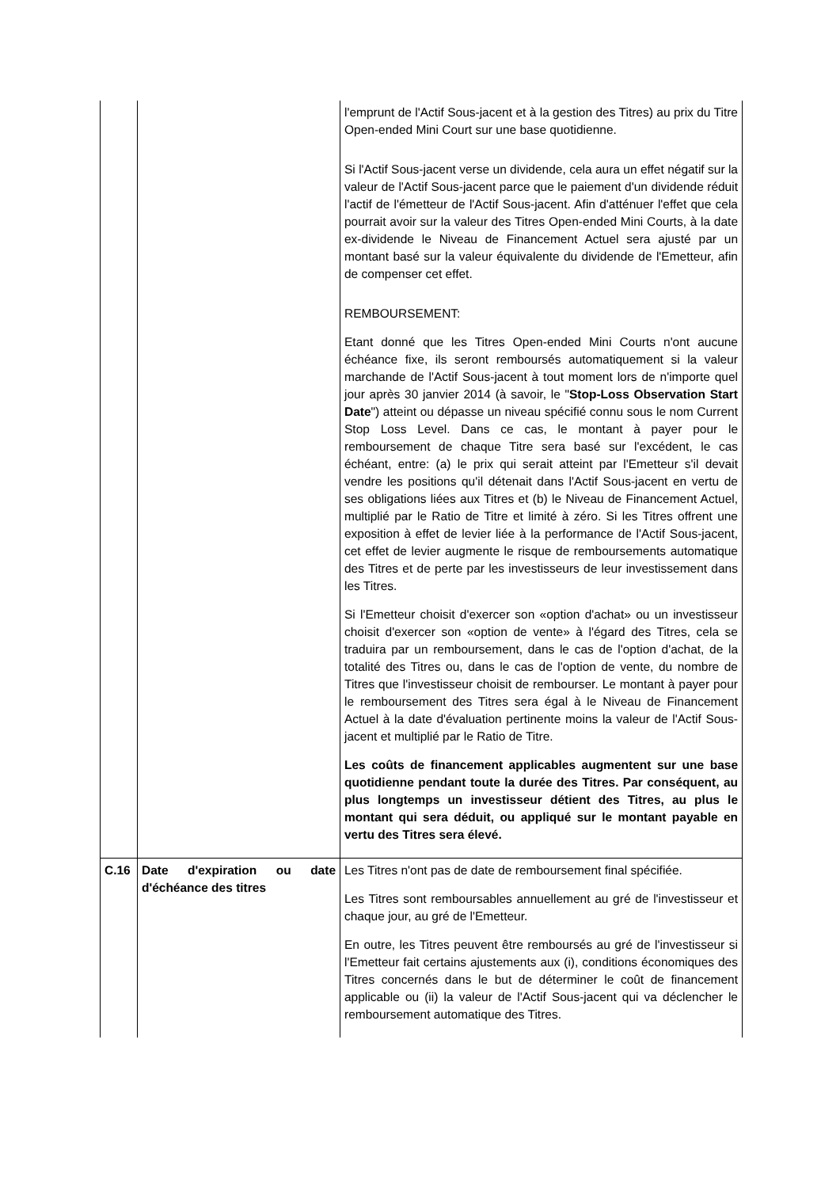| | | l'emprunt de l'Actif Sous-jacent et à la gestion des Titres) au prix du Titre Open-ended Mini Court sur une base quotidienne. Si l'Actif Sous-jacent verse un dividende, cela aura un effet négatif sur la valeur de l'Actif Sous-jacent parce que le paiement d'un dividende réduit l'actif de l'émetteur de l'Actif Sous-jacent. Afin d'atténuer l'effet que cela pourrait avoir sur la valeur des Titres Open-ended Mini Courts, à la date ex-dividende le Niveau de Financement Actuel sera ajusté par un montant basé sur la valeur équivalente du dividende de l'Emetteur, afin de compenser cet effet. REMBOURSEMENT: Etant donné que les Titres Open-ended Mini Courts n'ont aucune échéance fixe, ils seront remboursés automatiquement si la valeur marchande de l'Actif Sous-jacent à tout moment lors de n'importe quel jour après 30 janvier 2014 (à savoir, le " Stop-Loss Observation Start Date ") atteint ou dépasse un niveau spécifié connu sous le nom Current Stop Loss Level. Dans ce cas, le montant à payer pour le remboursement de chaque Titre sera basé sur l'excédent, le cas échéant, entre: (a) le prix qui serait atteint par l'Emetteur s'il devait vendre les positions qu'il détenait dans l'Actif Sous-jacent en vertu de ses obligations liées aux Titres et (b) le Niveau de Financement Actuel, multiplié par le Ratio de Titre et limité à zéro. Si les Titres offrent une exposition à effet de levier liée à la performance de l'Actif Sous-jacent, cet effet de levier augmente le risque de remboursements automatique des Titres et de perte par les investisseurs de leur investissement dans les Titres. Si l'Emetteur choisit d'exercer son «option d'achat» ou un investisseur choisit d'exercer son «option de vente» à l'égard des Titres, cela se traduira par un remboursement, dans le cas de l'option d'achat, de la totalité des Titres ou, dans le cas de l'option de vente, du nombre de Titres que l'investisseur choisit de rembourser. Le montant à payer pour le remboursement des Titres sera égal à le Niveau de Financement Actuel à la date d'évaluation pertinente moins la valeur de l'Actif Sous-jacent et multiplié par le Ratio de Titre. Les coûts de financement applicables augmentent sur une base quotidienne pendant toute la durée des Titres. Par conséquent, au plus longtemps un investisseur détient des Titres, au plus le montant qui sera déduit, ou appliqué sur le montant payable en vertu des Titres sera élevé. |
| C.16 | Date d'expiration ou date d'échéance des titres | Les Titres n'ont pas de date de remboursement final spécifiée. Les Titres sont remboursables annuellement au gré de l'investisseur et chaque jour, au gré de l'Emetteur. En outre, les Titres peuvent être remboursés au gré de l'investisseur si l'Emetteur fait certains ajustements aux (i), conditions économiques des Titres concernés dans le but de déterminer le coût de financement applicable ou (ii) la valeur de l'Actif Sous-jacent qui va déclencher le remboursement automatique des Titres. |